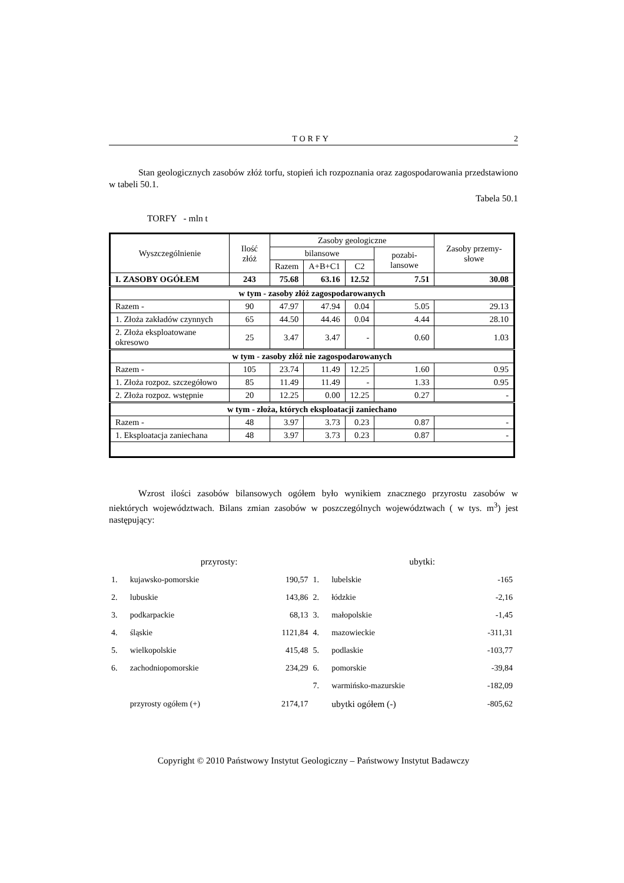TORFY 2
Stan geologicznych zasobów złóż torfu, stopień ich rozpoznania oraz zagospodarowania przedstawiono w tabeli 50.1.
Tabela 50.1
TORFY - mln t
| Wyszczególnienie | Ilość złóż | Zasoby geologiczne | | | | Zasoby przemy-słowe |
| --- | --- | --- | --- | --- | --- | --- |
| | | bilansowe | | | pozabi-lansowe | |
| | | Razem | A+B+C1 | C2 | | |
| I. ZASOBY OGÓŁEM | 243 | 75.68 | 63.16 | 12.52 | 7.51 | 30.08 |
| w tym - zasoby złóż zagospodarowanych | | | | | | |
| Razem - | 90 | 47.97 | 47.94 | 0.04 | 5.05 | 29.13 |
| 1. Złoża zakładów czynnych | 65 | 44.50 | 44.46 | 0.04 | 4.44 | 28.10 |
| 2. Złoża eksploatowane okresowo | 25 | 3.47 | 3.47 | - | 0.60 | 1.03 |
| w tym - zasoby złóż nie zagospodarowanych | | | | | | |
| Razem - | 105 | 23.74 | 11.49 | 12.25 | 1.60 | 0.95 |
| 1. Złoża rozpoz. szczegółowo | 85 | 11.49 | 11.49 | - | 1.33 | 0.95 |
| 2. Złoża rozpoz. wstępnie | 20 | 12.25 | 0.00 | 12.25 | 0.27 | - |
| w tym - złoża, których eksploatacji zaniechano | | | | | | |
| Razem - | 48 | 3.97 | 3.73 | 0.23 | 0.87 | - |
| 1. Eksploatacja zaniechana | 48 | 3.97 | 3.73 | 0.23 | 0.87 | - |
Wzrost ilości zasobów bilansowych ogółem było wynikiem znacznego przyrostu zasobów w niektórych województwach. Bilans zmian zasobów w poszczególnych województwach ( w tys. m<sup>3</sup>) jest następujący:
| | przyrosty: | | | ubytki: | |
| 1. | kujawsko-pomorskie | 190,57 | 1. | lubelskie | -165 |
| 2. | lubuskie | 143,86 | 2. | łódzkie | -2,16 |
| 3. | podkarpackie | 68,13 | 3. | małopolskie | -1,45 |
| 4. | śląskie | 1121,84 | 4. | mazowieckie | -311,31 |
| 5. | wielkopolskie | 415,48 | 5. | podlaskie | -103,77 |
| 6. | zachodniopomorskie | 234,29 | 6. | pomorskie | -39,84 |
| | | | 7. | warmińsko-mazurskie | -182,09 |
| | przyrosty ogółem (+) | 2174,17 | | ubytki ogółem (-) | -805,62 |
Copyright © 2010 Państwowy Instytut Geologiczny – Państwowy Instytut Badawczy